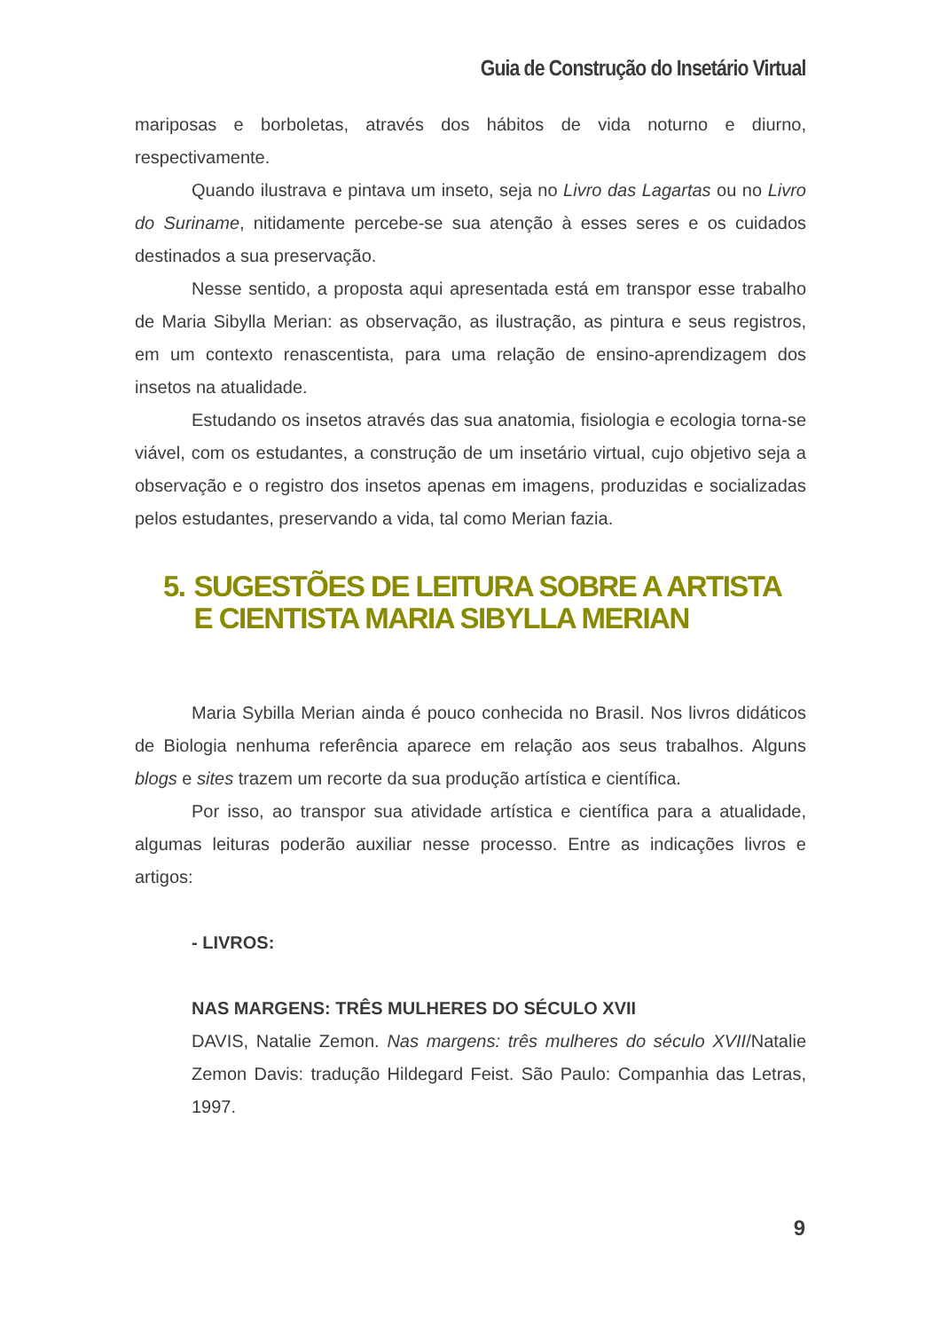Guia de Construção do Insetário Virtual
mariposas e borboletas, através dos hábitos de vida noturno e diurno, respectivamente.
Quando ilustrava e pintava um inseto, seja no Livro das Lagartas ou no Livro do Suriname, nitidamente percebe-se sua atenção à esses seres e os cuidados destinados a sua preservação.
Nesse sentido, a proposta aqui apresentada está em transpor esse trabalho de Maria Sibylla Merian: as observação, as ilustração, as pintura e seus registros, em um contexto renascentista, para uma relação de ensino-aprendizagem dos insetos na atualidade.
Estudando os insetos através das sua anatomia, fisiologia e ecologia torna-se viável, com os estudantes, a construção de um insetário virtual, cujo objetivo seja a observação e o registro dos insetos apenas em imagens, produzidas e socializadas pelos estudantes, preservando a vida, tal como Merian fazia.
5. SUGESTÕES DE LEITURA SOBRE A ARTISTA E CIENTISTA MARIA SIBYLLA MERIAN
Maria Sybilla Merian ainda é pouco conhecida no Brasil. Nos livros didáticos de Biologia nenhuma referência aparece em relação aos seus trabalhos. Alguns blogs e sites trazem um recorte da sua produção artística e científica.
Por isso, ao transpor sua atividade artística e científica para a atualidade, algumas leituras poderão auxiliar nesse processo. Entre as indicações livros e artigos:
- LIVROS:
NAS MARGENS: TRÊS MULHERES DO SÉCULO XVII
DAVIS, Natalie Zemon. Nas margens: três mulheres do século XVII/Natalie Zemon Davis: tradução Hildegard Feist. São Paulo: Companhia das Letras, 1997.
9